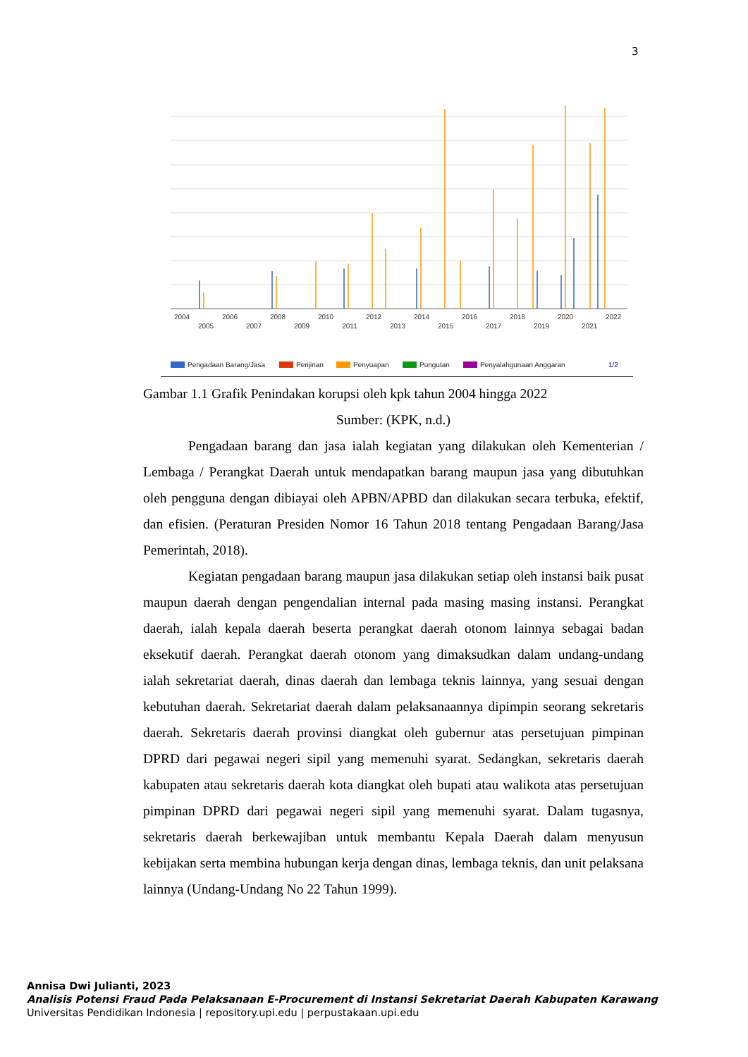3
2004
2006
2008
2010
2012
2014
2016
2018
2020
2022
2005
2007
2009
2011
2013
2015
2017
2019
2021
Pengadaan Barang/Jasa
Perijinan
Penyuapan
Pungutan
Penyalahgunaan Anggaran
1/2
Gambar 1.1 Grafik Penindakan korupsi oleh kpk tahun 2004 hingga 2022
Sumber: (KPK, n.d.)
Pengadaan barang dan jasa ialah kegiatan yang dilakukan oleh Kementerian / Lembaga / Perangkat Daerah untuk mendapatkan barang maupun jasa yang dibutuhkan oleh pengguna dengan dibiayai oleh APBN/APBD dan dilakukan secara terbuka, efektif, dan efisien. (Peraturan Presiden Nomor 16 Tahun 2018 tentang Pengadaan Barang/Jasa Pemerintah, 2018).
Kegiatan pengadaan barang maupun jasa dilakukan setiap oleh instansi baik pusat maupun daerah dengan pengendalian internal pada masing masing instansi. Perangkat daerah, ialah kepala daerah beserta perangkat daerah otonom lainnya sebagai badan eksekutif daerah. Perangkat daerah otonom yang dimaksudkan dalam undang-undang ialah sekretariat daerah, dinas daerah dan lembaga teknis lainnya, yang sesuai dengan kebutuhan daerah. Sekretariat daerah dalam pelaksanaannya dipimpin seorang sekretaris daerah. Sekretaris daerah provinsi diangkat oleh gubernur atas persetujuan pimpinan DPRD dari pegawai negeri sipil yang memenuhi syarat. Sedangkan, sekretaris daerah kabupaten atau sekretaris daerah kota diangkat oleh bupati atau walikota atas persetujuan pimpinan DPRD dari pegawai negeri sipil yang memenuhi syarat. Dalam tugasnya, sekretaris daerah berkewajiban untuk membantu Kepala Daerah dalam menyusun kebijakan serta membina hubungan kerja dengan dinas, lembaga teknis, dan unit pelaksana lainnya (Undang-Undang No 22 Tahun 1999).
Annisa Dwi Julianti, 2023
Analisis Potensi Fraud Pada Pelaksanaan E-Procurement di Instansi Sekretariat Daerah Kabupaten Karawang
Universitas Pendidikan Indonesia | repository.upi.edu | perpustakaan.upi.edu